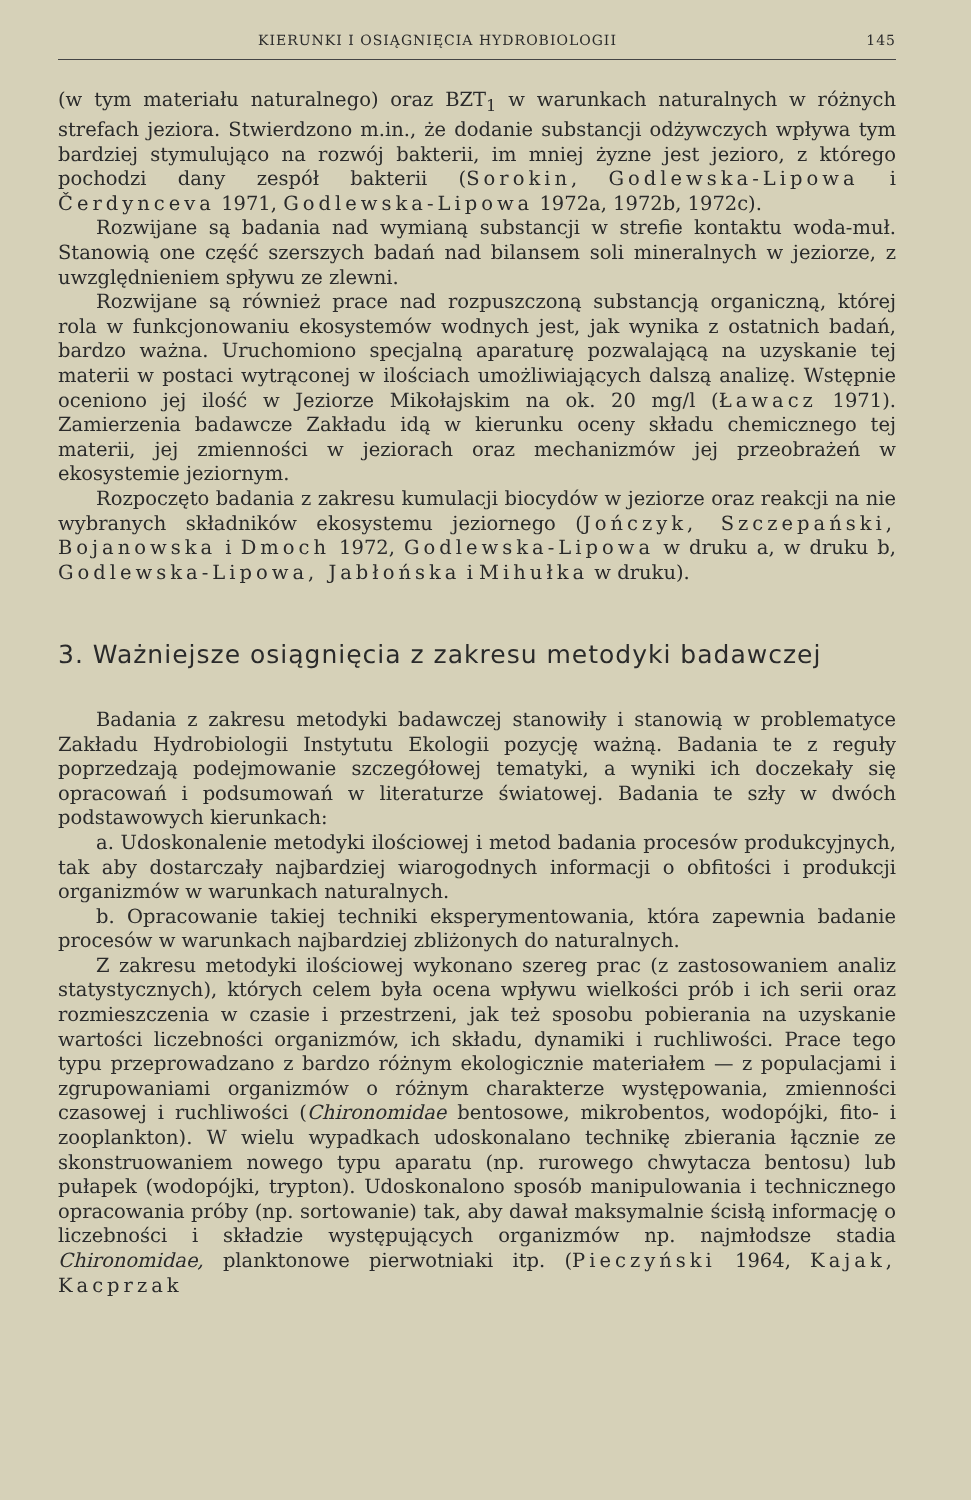KIERUNKI I OSIĄGNIĘCIA HYDROBIOLOGII 145
(w tym materiału naturalnego) oraz BZT<sub>1</sub> w warunkach naturalnych w różnych strefach jeziora. Stwierdzono m.in., że dodanie substancji odżywczych wpływa tym bardziej stymulująco na rozwój bakterii, im mniej żyzne jest jezioro, z którego pochodzi dany zespół bakterii (Sorokin, Godlewska-Lipowa i Čerdynceva 1971, Godlewska-Lipowa 1972a, 1972b, 1972c).
Rozwijane są badania nad wymianą substancji w strefie kontaktu woda-muł. Stanowią one część szerszych badań nad bilansem soli mineralnych w jeziorze, z uwzględnieniem spływu ze zlewni.
Rozwijane są również prace nad rozpuszczoną substancją organiczną, której rola w funkcjonowaniu ekosystemów wodnych jest, jak wynika z ostatnich badań, bardzo ważna. Uruchomiono specjalną aparaturę pozwalającą na uzyskanie tej materii w postaci wytrąconej w ilościach umożliwiających dalszą analizę. Wstępnie oceniono jej ilość w Jeziorze Mikołajskim na ok. 20 mg/l (Ławacz 1971). Zamierzenia badawcze Zakładu idą w kierunku oceny składu chemicznego tej materii, jej zmienności w jeziorach oraz mechanizmów jej przeobrażeń w ekosystemie jeziornym.
Rozpoczęto badania z zakresu kumulacji biocydów w jeziorze oraz reakcji na nie wybranych składników ekosystemu jeziornego (Jończyk, Szczepański, Bojanowska i Dmoch 1972, Godlewska-Lipowa w druku a, w druku b, Godlewska-Lipowa, Jabłońska i Mihułka w druku).
3. Ważniejsze osiągnięcia z zakresu metodyki badawczej
Badania z zakresu metodyki badawczej stanowiły i stanowią w problematyce Zakładu Hydrobiologii Instytutu Ekologii pozycję ważną. Badania te z reguły poprzedzają podejmowanie szczegółowej tematyki, a wyniki ich doczekały się opracowań i podsumowań w literaturze światowej. Badania te szły w dwóch podstawowych kierunkach:
a. Udoskonalenie metodyki ilościowej i metod badania procesów produkcyjnych, tak aby dostarczały najbardziej wiarogodnych informacji o obfitości i produkcji organizmów w warunkach naturalnych.
b. Opracowanie takiej techniki eksperymentowania, która zapewnia badanie procesów w warunkach najbardziej zbliżonych do naturalnych.
Z zakresu metodyki ilościowej wykonano szereg prac (z zastosowaniem analiz statystycznych), których celem była ocena wpływu wielkości prób i ich serii oraz rozmieszczenia w czasie i przestrzeni, jak też sposobu pobierania na uzyskanie wartości liczebności organizmów, ich składu, dynamiki i ruchliwości. Prace tego typu przeprowadzano z bardzo różnym ekologicznie materiałem — z populacjami i zgrupowaniami organizmów o różnym charakterze występowania, zmienności czasowej i ruchliwości (Chironomidae bentosowe, mikrobentos, wodopójki, fito- i zooplankton). W wielu wypadkach udoskonalano technikę zbierania łącznie ze skonstruowaniem nowego typu aparatu (np. rurowego chwytacza bentosu) lub pułapek (wodopójki, trypton). Udoskonalono sposób manipulowania i technicznego opracowania próby (np. sortowanie) tak, aby dawał maksymalnie ścisłą informację o liczebności i składzie występujących organizmów np. najmłodsze stadia Chironomidae, planktonowe pierwotniaki itp. (Pieczyński 1964, Kajak, Kacprzak